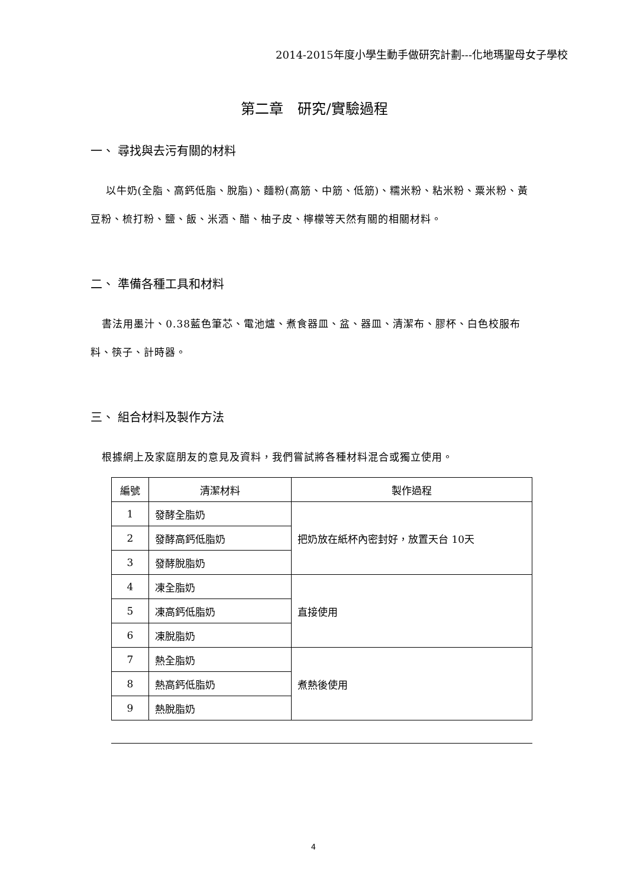2014-2015年度小學生動手做研究計劃---化地瑪聖母女子學校
第二章　研究/實驗過程
一、 尋找與去污有關的材料
以牛奶(全脂、高鈣低脂、脫脂)、麵粉(高筋、中筋、低筋)、糯米粉、粘米粉、粟米粉、黃豆粉、梳打粉、鹽、飯、米酒、醋、柚子皮、檸檬等天然有關的相關材料。
二、 準備各種工具和材料
書法用墨汁、0.38藍色筆芯、電池爐、煮食器皿、盆、器皿、清潔布、膠杯、白色校服布料、筷子、計時器。
三、 組合材料及製作方法
根據網上及家庭朋友的意見及資料，我們嘗試將各種材料混合或獨立使用。
| 編號 | 清潔材料 | 製作過程 |
| --- | --- | --- |
| 1 | 發酵全脂奶 | 把奶放在紙杯內密封好，放置天台 10天 |
| 2 | 發酵高鈣低脂奶 | |
| 3 | 發酵脫脂奶 | |
| 4 | 凍全脂奶 | 直接使用 |
| 5 | 凍高鈣低脂奶 | |
| 6 | 凍脫脂奶 | |
| 7 | 熱全脂奶 | 煮熱後使用 |
| 8 | 熱高鈣低脂奶 | |
| 9 | 熱脫脂奶 | |
4